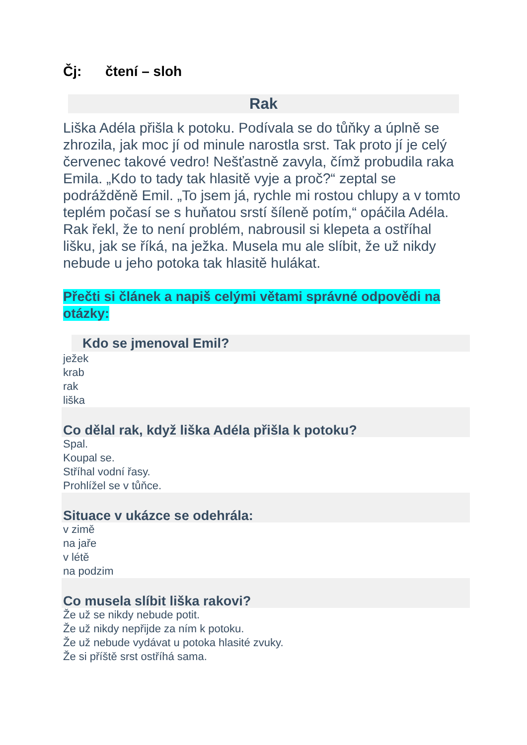Čj: čtení – sloh
Rak
Liška Adéla přišla k potoku. Podívala se do tůňky a úplně se zhrozila, jak moc jí od minule narostla srst. Tak proto jí je celý červenec takové vedro! Nešťastně zavyla, čímž probudila raka Emila. „Kdo to tady tak hlasitě vyje a proč?“ zeptal se podrážděně Emil. „To jsem já, rychle mi rostou chlupy a v tomto teplém počasí se s huňatou srstí šíleně potím,“ opáčila Adéla. Rak řekl, že to není problém, nabrousil si klepeta a ostříhal lišku, jak se říká, na ježka. Musela mu ale slíbit, že už nikdy nebude u jeho potoka tak hlasitě hulákat.
Přečti si článek a napiš celými větami správné odpovědi na otázky:
Kdo se jmenoval Emil?
ježek
krab
rak
liška
Co dělal rak, když liška Adéla přišla k potoku?
Spal.
Koupal se.
Stříhal vodní řasy.
Prohlížel se v tůňce.
Situace v ukázce se odehrála:
v zimě
na jaře
v létě
na podzim
Co musela slíbit liška rakovi?
Že už se nikdy nebude potit.
Že už nikdy nepřijde za ním k potoku.
Že už nebude vydávat u potoka hlasité zvuky.
Že si příště srst ostříhá sama.